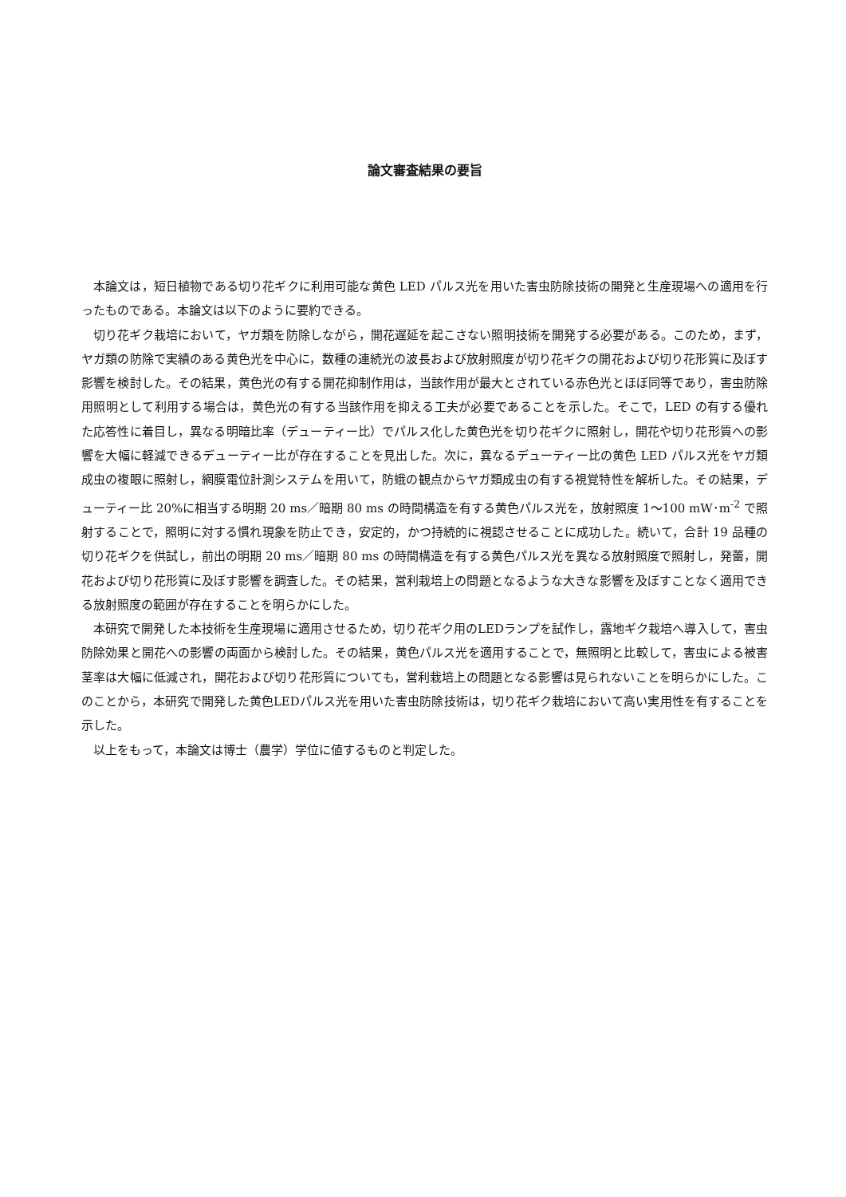論文審査結果の要旨
本論文は，短日植物である切り花ギクに利用可能な黄色 LED パルス光を用いた害虫防除技術の開発と生産現場への適用を行ったものである。本論文は以下のように要約できる。
切り花ギク栽培において，ヤガ類を防除しながら，開花遅延を起こさない照明技術を開発する必要がある。このため，まず，ヤガ類の防除で実績のある黄色光を中心に，数種の連続光の波長および放射照度が切り花ギクの開花および切り花形質に及ぼす影響を検討した。その結果，黄色光の有する開花抑制作用は，当該作用が最大とされている赤色光とほぼ同等であり，害虫防除用照明として利用する場合は，黄色光の有する当該作用を抑える工夫が必要であることを示した。そこで，LED の有する優れた応答性に着目し，異なる明暗比率（デューティー比）でパルス化した黄色光を切り花ギクに照射し，開花や切り花形質への影響を大幅に軽減できるデューティー比が存在することを見出した。次に，異なるデューティー比の黄色 LED パルス光をヤガ類成虫の複眼に照射し，網膜電位計測システムを用いて，防蛾の観点からヤガ類成虫の有する視覚特性を解析した。その結果，デューティー比 20%に相当する明期 20 ms／暗期 80 ms の時間構造を有する黄色パルス光を，放射照度 1～100 mW･m<sup>-2</sup> で照射することで，照明に対する慣れ現象を防止でき，安定的，かつ持続的に視認させることに成功した。続いて，合計 19 品種の切り花ギクを供試し，前出の明期 20 ms／暗期 80 ms の時間構造を有する黄色パルス光を異なる放射照度で照射し，発蕾，開花および切り花形質に及ぼす影響を調査した。その結果，営利栽培上の問題となるような大きな影響を及ぼすことなく適用できる放射照度の範囲が存在することを明らかにした。
本研究で開発した本技術を生産現場に適用させるため，切り花ギク用のLEDランプを試作し，露地ギク栽培へ導入して，害虫防除効果と開花への影響の両面から検討した。その結果，黄色パルス光を適用することで，無照明と比較して，害虫による被害茎率は大幅に低減され，開花および切り花形質についても，営利栽培上の問題となる影響は見られないことを明らかにした。このことから，本研究で開発した黄色LEDパルス光を用いた害虫防除技術は，切り花ギク栽培において高い実用性を有することを示した。
以上をもって，本論文は博士（農学）学位に値するものと判定した。